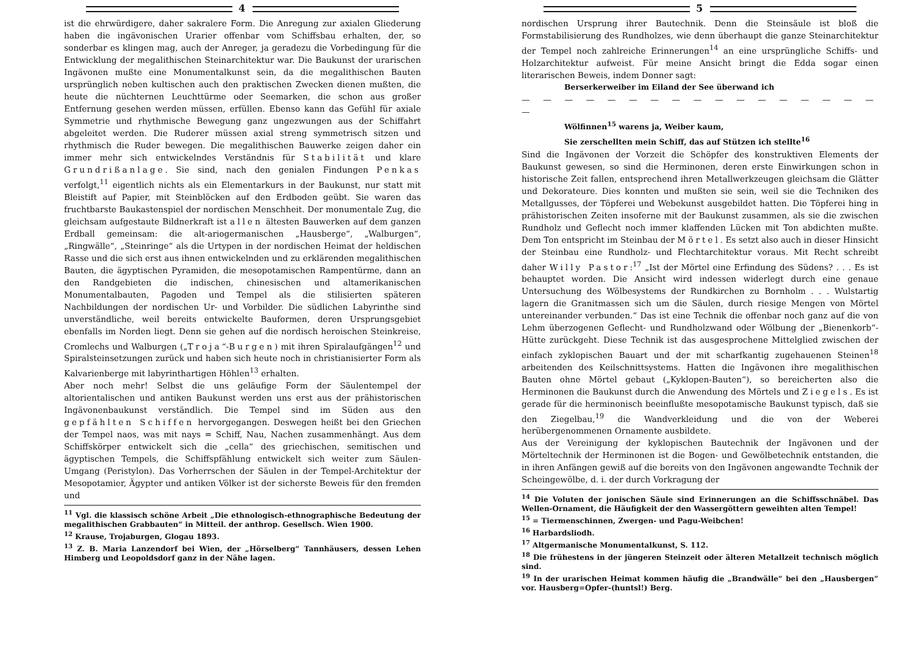4
ist die ehrwürdigere, daher sakralere Form. Die Anregung zur axialen Gliederung haben die ingävonischen Urarier offenbar vom Schiffsbau erhalten, der, so sonderbar es klingen mag, auch der Anreger, ja geradezu die Vorbedingung für die Entwicklung der megalithischen Steinarchitektur war. Die Baukunst der urarischen Ingävonen mußte eine Monumentalkunst sein, da die megalithischen Bauten ursprünglich neben kultischen auch den praktischen Zwecken dienen mußten, die heute die nüchternen Leuchttürme oder Seemarken, die schon aus großer Entfernung gesehen werden müssen, erfüllen. Ebenso kann das Gefühl für axiale Symmetrie und rhythmische Bewegung ganz ungezwungen aus der Schiffahrt abgeleitet werden. Die Ruderer müssen axial streng symmetrisch sitzen und rhythmisch die Ruder bewegen. Die megalithischen Bauwerke zeigen daher ein immer mehr sich entwickelndes Verständnis für Stabilität und klare Grundrißanlage. Sie sind, nach den genialen Findungen Penkas verfolgt,<sup>11</sup> eigentlich nichts als ein Elementarkurs in der Baukunst, nur statt mit Bleistift auf Papier, mit Steinblöcken auf den Erdboden geübt. Sie waren das fruchtbarste Baukastenspiel der nordischen Menschheit. Der monumentale Zug, die gleichsam aufgestaute Bildnerkraft ist allen ältesten Bauwerken auf dem ganzen Erdball gemeinsam: die alt-ariogermanischen „Hausberge“, „Walburgen“, „Ringwälle“, „Steinringe“ als die Urtypen in der nordischen Heimat der heldischen Rasse und die sich erst aus ihnen entwickelnden und zu erklärenden megalithischen Bauten, die ägyptischen Pyramiden, die mesopotamischen Rampentürme, dann an den Randgebieten die indischen, chinesischen und altamerikanischen Monumentalbauten, Pagoden und Tempel als die stilisierten späteren Nachbildungen der nordischen Ur- und Vorbilder. Die südlichen Labyrinthe sind unverständliche, weil bereits entwickelte Bauformen, deren Ursprungsgebiet ebenfalls im Norden liegt. Denn sie gehen auf die nordisch heroischen Steinkreise, Cromlechs und Walburgen („Troja“-Burgen) mit ihren Spiralaufgängen<sup>12</sup> und Spiralsteinsetzungen zurück und haben sich heute noch in christianisierter Form als Kalvarienberge mit labyrinthartigen Höhlen<sup>13</sup> erhalten.
Aber noch mehr! Selbst die uns geläufige Form der Säulentempel der altorientalischen und antiken Baukunst werden uns erst aus der prähistorischen Ingävonenbaukunst verständlich. Die Tempel sind im Süden aus den gepfählten Schiffen hervorgegangen. Deswegen heißt bei den Griechen der Tempel naos, was mit nays = Schiff, Nau, Nachen zusammenhängt. Aus dem Schiffskörper entwickelt sich die „cella“ des griechischen, semitischen und ägyptischen Tempels, die Schiffspfählung entwickelt sich weiter zum Säulen-Umgang (Peristylon). Das Vorherrschen der Säulen in der Tempel-Architektur der Mesopotamier, Ägypter und antiken Völker ist der sicherste Beweis für den fremden und
<sup>11</sup> Vgl. die klassisch schöne Arbeit „Die ethnologisch-ethnographische Bedeutung der megalithischen Grabbauten“ in Mitteil. der anthrop. Gesellsch. Wien 1900.
<sup>12</sup> Krause, Trojaburgen, Glogau 1893.
<sup>13</sup> Z. B. Maria Lanzendorf bei Wien, der „Hörselberg“ Tannhäusers, dessen Lehen Himberg und Leopoldsdorf ganz in der Nähe lagen.
5
nordischen Ursprung ihrer Bautechnik. Denn die Steinsäule ist bloß die Formstabilisierung des Rundholzes, wie denn überhaupt die ganze Steinarchitektur der Tempel noch zahlreiche Erinnerungen<sup>14</sup> an eine ursprüngliche Schiffs- und Holzarchitektur aufweist. Für meine Ansicht bringt die Edda sogar einen literarischen Beweis, indem Donner sagt:
Berserkerweiber im Eiland der See überwand ich
— — — — — — — — — — — — — — — — — —
Wölfinnen<sup>15</sup> warens ja, Weiber kaum,
Sie zerschellten mein Schiff, das auf Stützen ich stellte<sup>16</sup>
Sind die Ingävonen der Vorzeit die Schöpfer des konstruktiven Elements der Baukunst gewesen, so sind die Herminonen, deren erste Einwirkungen schon in historische Zeit fallen, entsprechend ihren Metallwerkzeugen gleichsam die Glätter und Dekorateure. Dies konnten und mußten sie sein, weil sie die Techniken des Metallgusses, der Töpferei und Webekunst ausgebildet hatten. Die Töpferei hing in prähistorischen Zeiten insoferne mit der Baukunst zusammen, als sie die zwischen Rundholz und Geflecht noch immer klaffenden Lücken mit Ton abdichten mußte. Dem Ton entspricht im Steinbau der Mörtel. Es setzt also auch in dieser Hinsicht der Steinbau eine Rundholz- und Flechtarchitektur voraus. Mit Recht schreibt daher Willy Pastor:<sup>17</sup> „Ist der Mörtel eine Erfindung des Südens? . . . Es ist behauptet worden. Die Ansicht wird indessen widerlegt durch eine genaue Untersuchung des Wölbesystems der Rundkirchen zu Bornholm . . . Wulstartig lagern die Granitmassen sich um die Säulen, durch riesige Mengen von Mörtel untereinander verbunden.“ Das ist eine Technik die offenbar noch ganz auf die von Lehm überzogenen Geflecht- und Rundholzwand oder Wölbung der „Bienenkorb“-Hütte zurückgeht. Diese Technik ist das ausgesprochene Mittelglied zwischen der einfach zyklopischen Bauart und der mit scharfkantig zugehauenen Steinen<sup>18</sup> arbeitenden des Keilschnittsystems. Hatten die Ingävonen ihre megalithischen Bauten ohne Mörtel gebaut („Kyklopen-Bauten“), so bereicherten also die Herminonen die Baukunst durch die Anwendung des Mörtels und Ziegels. Es ist gerade für die herminonisch beeinflußte mesopotamische Baukunst typisch, daß sie den Ziegelbau,<sup>19</sup> die Wandverkleidung und die von der Weberei herübergenommenen Ornamente ausbildete.
Aus der Vereinigung der kyklopischen Bautechnik der Ingävonen und der Mörteltechnik der Herminonen ist die Bogen- und Gewölbetechnik entstanden, die in ihren Anfängen gewiß auf die bereits von den Ingävonen angewandte Technik der Scheingewölbe, d. i. der durch Vorkragung der
<sup>14</sup> Die Voluten der jonischen Säule sind Erinnerungen an die Schiffsschnäbel. Das Wellen-Ornament, die Häufigkeit der den Wassergöttern geweihten alten Tempel!
<sup>15</sup> = Tiermenschinnen, Zwergen- und Pagu-Weibchen!
<sup>16</sup> Harbardsliodh.
<sup>17</sup> Altgermanische Monumentalkunst, S. 112.
<sup>18</sup> Die frühestens in der jüngeren Steinzeit oder älteren Metallzeit technisch möglich sind.
<sup>19</sup> In der urarischen Heimat kommen häufig die „Brandwälle“ bei den „Hausbergen“ vor. Hausberg=Opfer-(huntsl!) Berg.